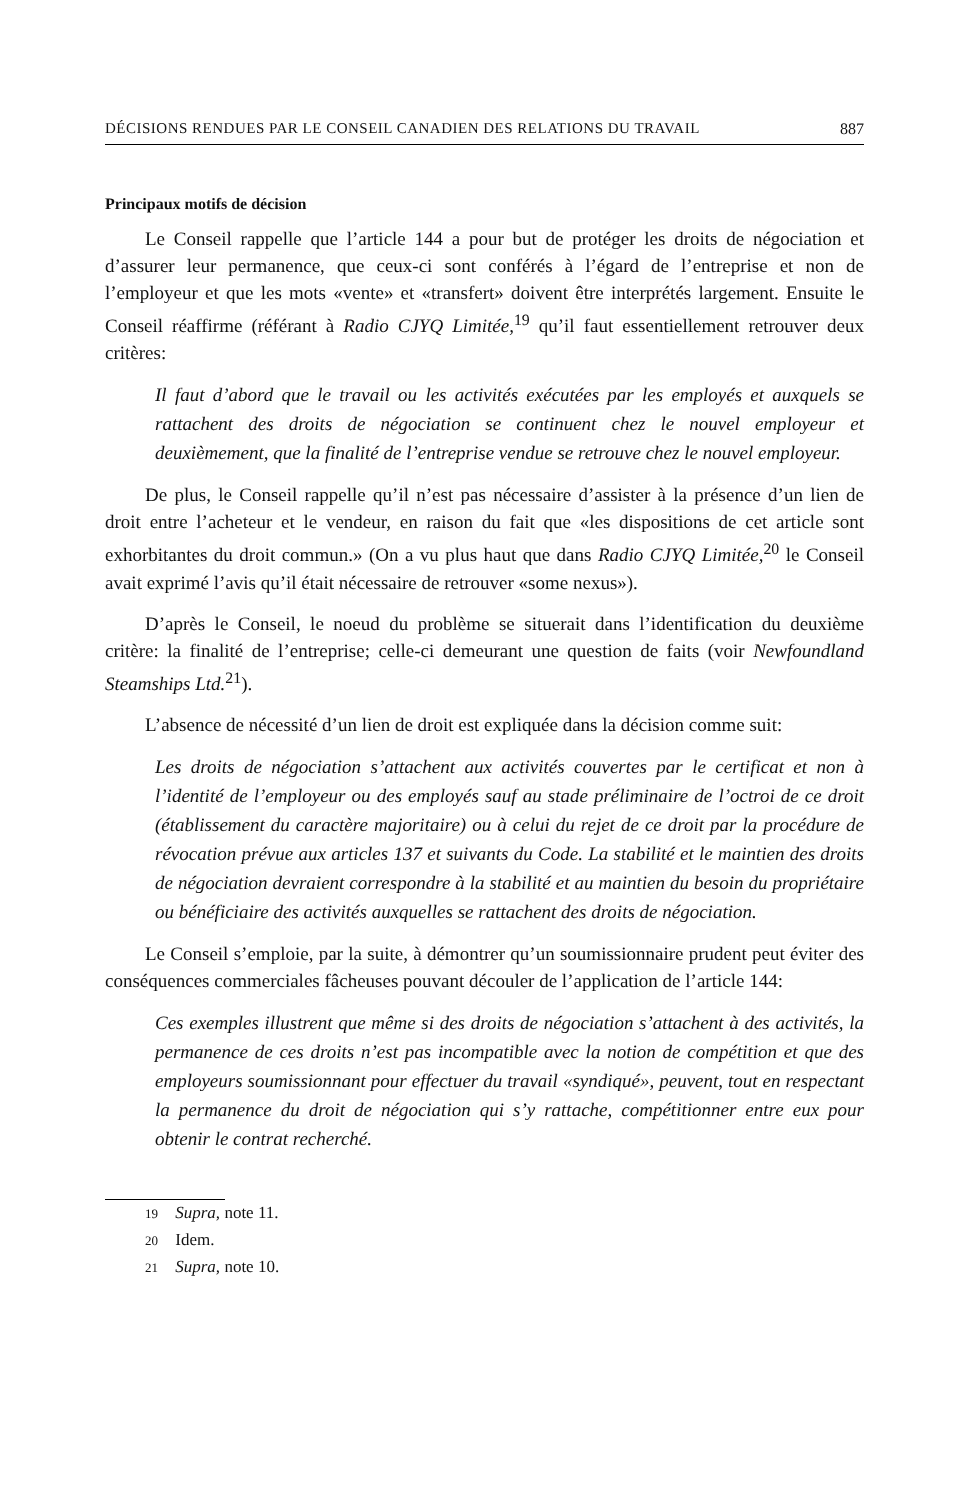DÉCISIONS RENDUES PAR LE CONSEIL CANADIEN DES RELATIONS DU TRAVAIL 887
Principaux motifs de décision
Le Conseil rappelle que l’article 144 a pour but de protéger les droits de négociation et d’assurer leur permanence, que ceux-ci sont conférés à l’égard de l’entreprise et non de l’employeur et que les mots «vente» et «transfert» doivent être interprétés largement. Ensuite le Conseil réaffirme (référant à Radio CJYQ Limitée,<sup>19</sup> qu’il faut essentiellement retrouver deux critères:
Il faut d’abord que le travail ou les activités exécutées par les employés et auxquels se rattachent des droits de négociation se continuent chez le nouvel employeur et deuxièmement, que la finalité de l’entreprise vendue se retrouve chez le nouvel employeur.
De plus, le Conseil rappelle qu’il n’est pas nécessaire d’assister à la présence d’un lien de droit entre l’acheteur et le vendeur, en raison du fait que «les dispositions de cet article sont exhorbitantes du droit commun.» (On a vu plus haut que dans Radio CJYQ Limitée,<sup>20</sup> le Conseil avait exprimé l’avis qu’il était nécessaire de retrouver «some nexus»).
D’après le Conseil, le noeud du problème se situerait dans l’identification du deuxième critère: la finalité de l’entreprise; celle-ci demeurant une question de faits (voir Newfoundland Steamships Ltd.<sup>21</sup>).
L’absence de nécessité d’un lien de droit est expliquée dans la décision comme suit:
Les droits de négociation s’attachent aux activités couvertes par le certificat et non à l’identité de l’employeur ou des employés sauf au stade préliminaire de l’octroi de ce droit (établissement du caractère majoritaire) ou à celui du rejet de ce droit par la procédure de révocation prévue aux articles 137 et suivants du Code. La stabilité et le maintien des droits de négociation devraient correspondre à la stabilité et au maintien du besoin du propriétaire ou bénéficiaire des activités auxquelles se rattachent des droits de négociation.
Le Conseil s’emploie, par la suite, à démontrer qu’un soumissionnaire prudent peut éviter des conséquences commerciales fâcheuses pouvant découler de l’application de l’article 144:
Ces exemples illustrent que même si des droits de négociation s’attachent à des activités, la permanence de ces droits n’est pas incompatible avec la notion de compétition et que des employeurs soumissionnant pour effectuer du travail «syndiqué», peuvent, tout en respectant la permanence du droit de négociation qui s’y rattache, compétitionner entre eux pour obtenir le contrat recherché.
19 Supra, note 11.
20 Idem.
21 Supra, note 10.